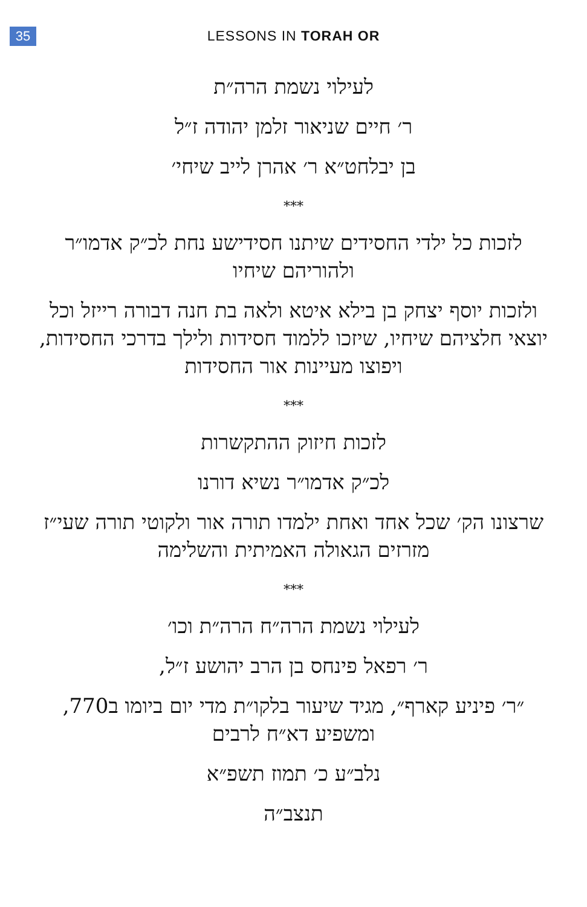35
LESSONS IN TORAH OR
לעילוי נשמת הרה״ת
ר׳ חיים שניאור זלמן יהודה ז״ל
בן יבלחט״א ר׳ אהרן לייב שיחי׳
***
לזכות כל ילדי החסידים שיתנו חסידישע נחת לכ״ק אדמו״ר ולהוריהם שיחיו
ולזכות יוסף יצחק בן בילא איטא ולאה בת חנה דבורה רייזל וכל יוצאי חלציהם שיחיו, שיזכו ללמוד חסידות ולילך בדרכי החסידות, ויפוצו מעיינות אור החסידות
***
לזכות חיזוק ההתקשרות
לכ״ק אדמו״ר נשיא דורנו
שרצונו הק׳ שכל אחד ואחת ילמדו תורה אור ולקוטי תורה שעי״ז מזרזים הגאולה האמיתית והשלימה
***
לעילוי נשמת הרה״ח הרה״ת וכו׳
ר׳ רפאל פינחס בן הרב יהושע ז״ל,
״ר׳ פיניע קארף״, מגיד שיעור בלקו״ת מדי יום ביומו ב770, ומשפיע דא״ח לרבים
נלב״ע כ׳ תמוז תשפ״א
תנצב״ה